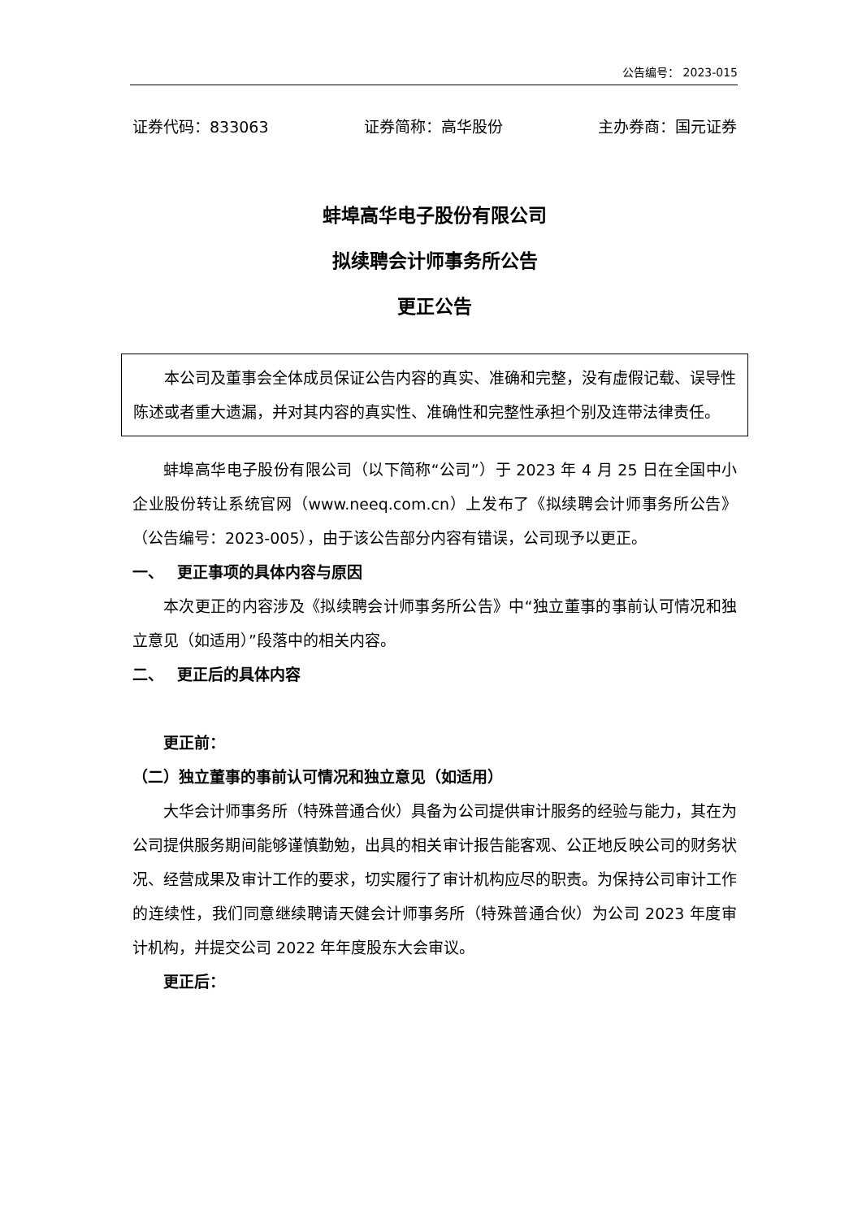公告编号： 2023-015
证券代码：833063 证券简称：高华股份 主办券商：国元证券
蚌埠高华电子股份有限公司
拟续聘会计师事务所公告
更正公告
本公司及董事会全体成员保证公告内容的真实、准确和完整，没有虚假记载、误导性陈述或者重大遗漏，并对其内容的真实性、准确性和完整性承担个别及连带法律责任。
蚌埠高华电子股份有限公司（以下简称“公司”）于 2023 年 4 月 25 日在全国中小企业股份转让系统官网（www.neeq.com.cn）上发布了《拟续聘会计师事务所公告》（公告编号：2023-005），由于该公告部分内容有错误，公司现予以更正。
一、　 更正事项的具体内容与原因
本次更正的内容涉及《拟续聘会计师事务所公告》中“独立董事的事前认可情况和独立意见（如适用）”段落中的相关内容。
二、　 更正后的具体内容
更正前：
（二）独立董事的事前认可情况和独立意见（如适用）
大华会计师事务所（特殊普通合伙）具备为公司提供审计服务的经验与能力，其在为公司提供服务期间能够谨慎勤勉，出具的相关审计报告能客观、公正地反映公司的财务状况、经营成果及审计工作的要求，切实履行了审计机构应尽的职责。为保持公司审计工作的连续性，我们同意继续聘请天健会计师事务所（特殊普通合伙）为公司 2023 年度审计机构，并提交公司 2022 年年度股东大会审议。
更正后：